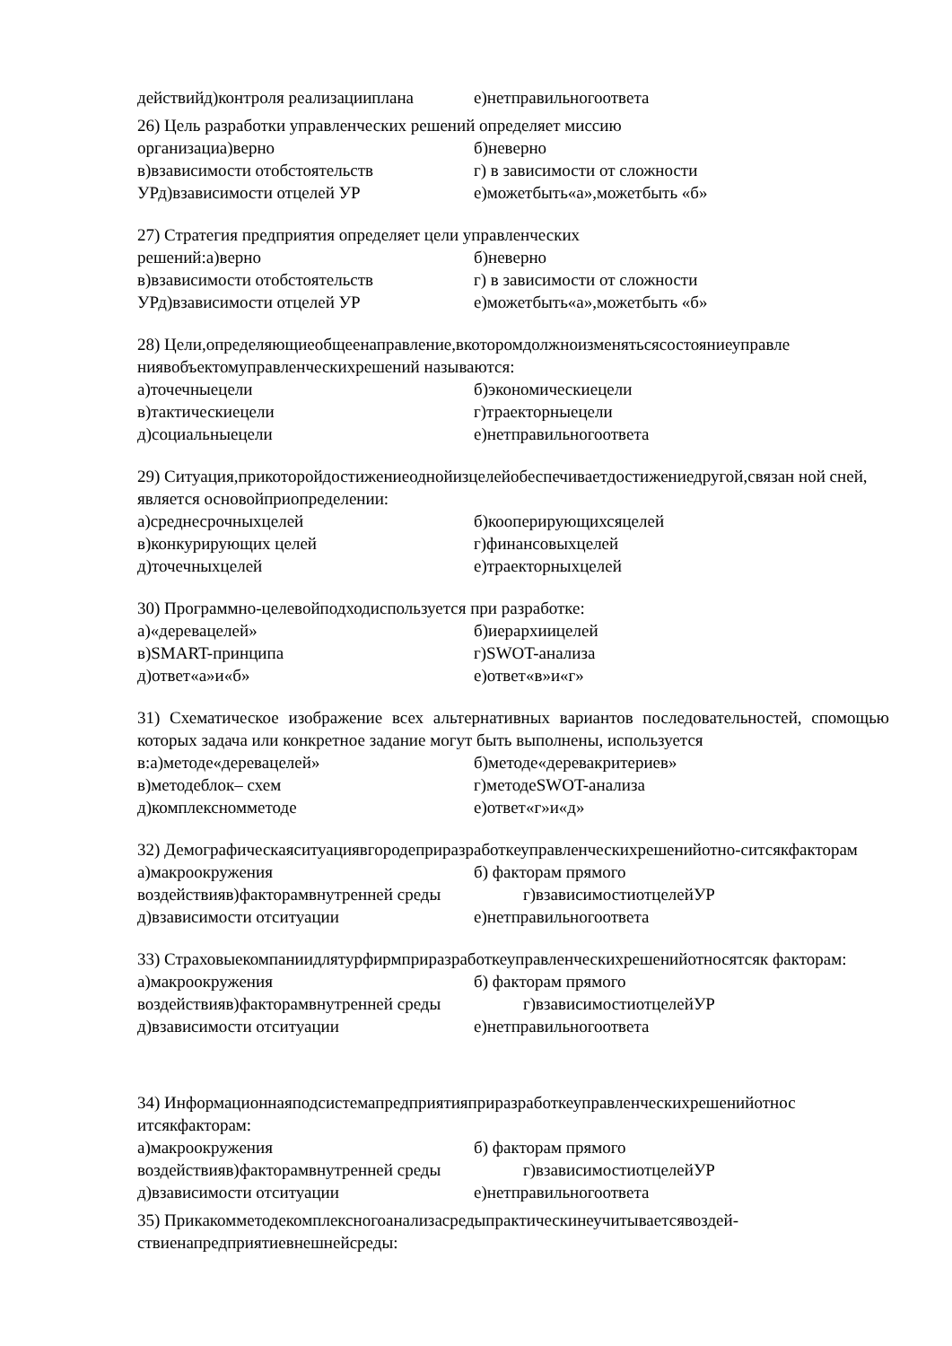действийд)контроля реализацииплана е)нетправильногоответа
26) Цель разработки управленческих решений определяет миссию
организациа)верно б)неверно
в)взависимости отобстоятельств г) в зависимости от сложности
УРд)взависимости отцелей УР е)можетбыть«а»,можетбыть «б»
27) Стратегия предприятия определяет цели управленческих
решений:а)верно б)неверно
в)взависимости отобстоятельств г) в зависимости от сложности
УРд)взависимости отцелей УР е)можетбыть«а»,можетбыть «б»
28) Цели,определяющиеобщеенаправление,вкоторомдолжноизменятьсясостояниеуправле ниявобъектомуправленческихрешений называются:
а)точечныецели б)экономическиецели
в)тактическиецели г)траекторныецели
д)социальныецели е)нетправильногоответа
29) Ситуация,прикоторойдостижениеоднойизцелейобеспечиваетдостижениедругой,связан ной сней, является основойприопределении:
а)среднесрочныхцелей б)кооперирующихсяцелей
в)конкурирующих целей г)финансовыхцелей
д)точечныхцелей е)траекторныхцелей
30) Программно-целевойподходиспользуется при разработке:
а)«деревацелей» б)иерархиицелей
в)SMART-принципа г)SWOT-анализа
д)ответ«а»и«б» е)ответ«в»и«г»
31) Схематическое изображение всех альтернативных вариантов последовательностей, спомощью которых задача или конкретное задание могут быть выполнены, используется
в:а)методе«дереваце­лей» б)методе«деревакритериев»
в)методеблок– схем г)методеSWOT-анализа
д)комплексномметоде е)ответ«г»и«д»
32) Демографическаяситуациявгородеприразработкеуправленческихрешенийотно-ситсякфакторам
а)макроокружения б) факторам прямого
воздействияв)факторамвнутренней среды г)взависимостиотцелейУР
д)взависимости отситуации е)нетправильногоответа
33) Страховыекомпаниидлятурфирмприразработкеуправленческихрешенийотносятсяк факторам:
а)макроокружения б) факторам прямого
воздействияв)факторамвнутренней среды г)взависимостиотцелейУР
д)взависимости отситуации е)нетправильногоответа
34) Информационнаяподсистемапредприятияприразработкеуправленческихрешенийотнос итсякфакторам:
а)макроокружения б) факторам прямого
воздействияв)факторамвнутренней среды г)взависимостиотцелейУР
д)взависимости отситуации е)нетправильногоответа
35) Прикакомметодекомплексногоанализасредыпрактическинеучитываетсявоздей-ствиенапредприятиевнешнейсреды: